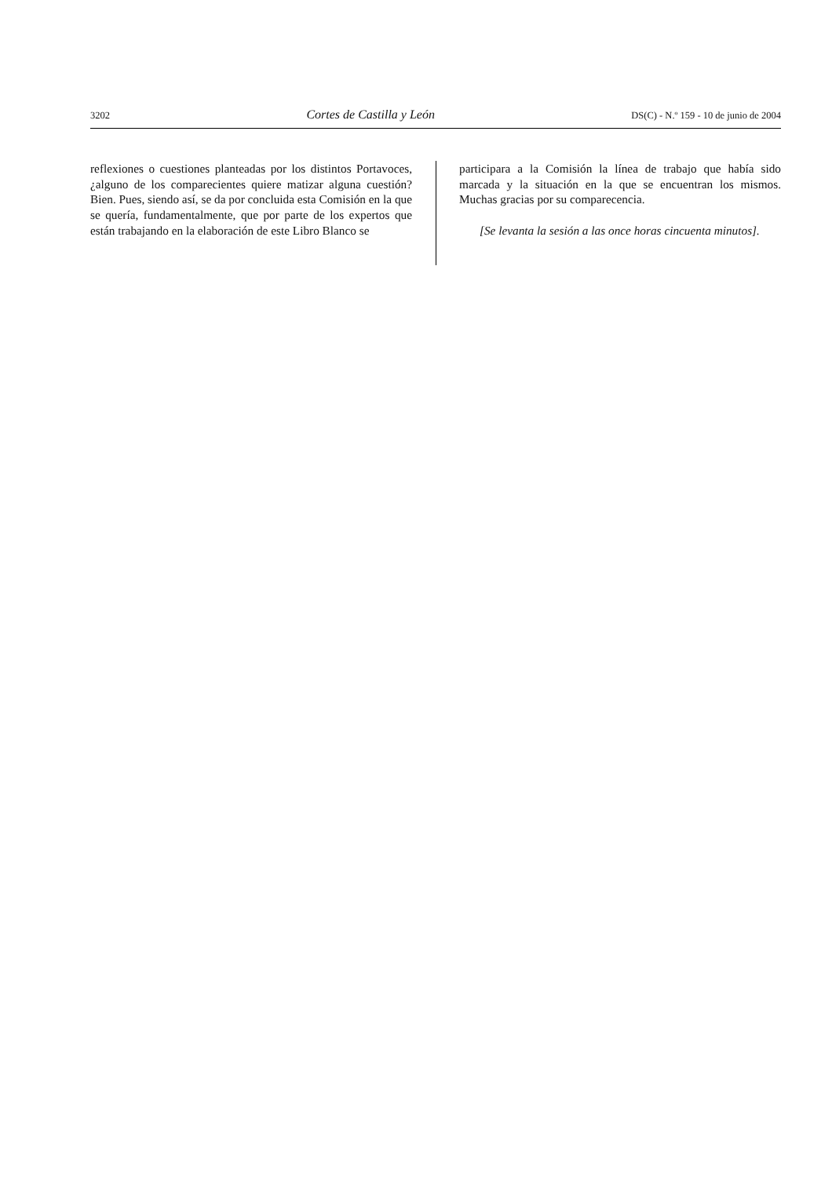3202 Cortes de Castilla y León DS(C) - N.º 159 - 10 de junio de 2004
reflexiones o cuestiones planteadas por los distintos Portavoces, ¿alguno de los comparecientes quiere matizar alguna cuestión? Bien. Pues, siendo así, se da por concluida esta Comisión en la que se quería, fundamentalmente, que por parte de los expertos que están trabajando en la elaboración de este Libro Blanco se
participara a la Comisión la línea de trabajo que había sido marcada y la situación en la que se encuentran los mismos. Muchas gracias por su comparecencia.
[Se levanta la sesión a las once horas cincuenta minutos].